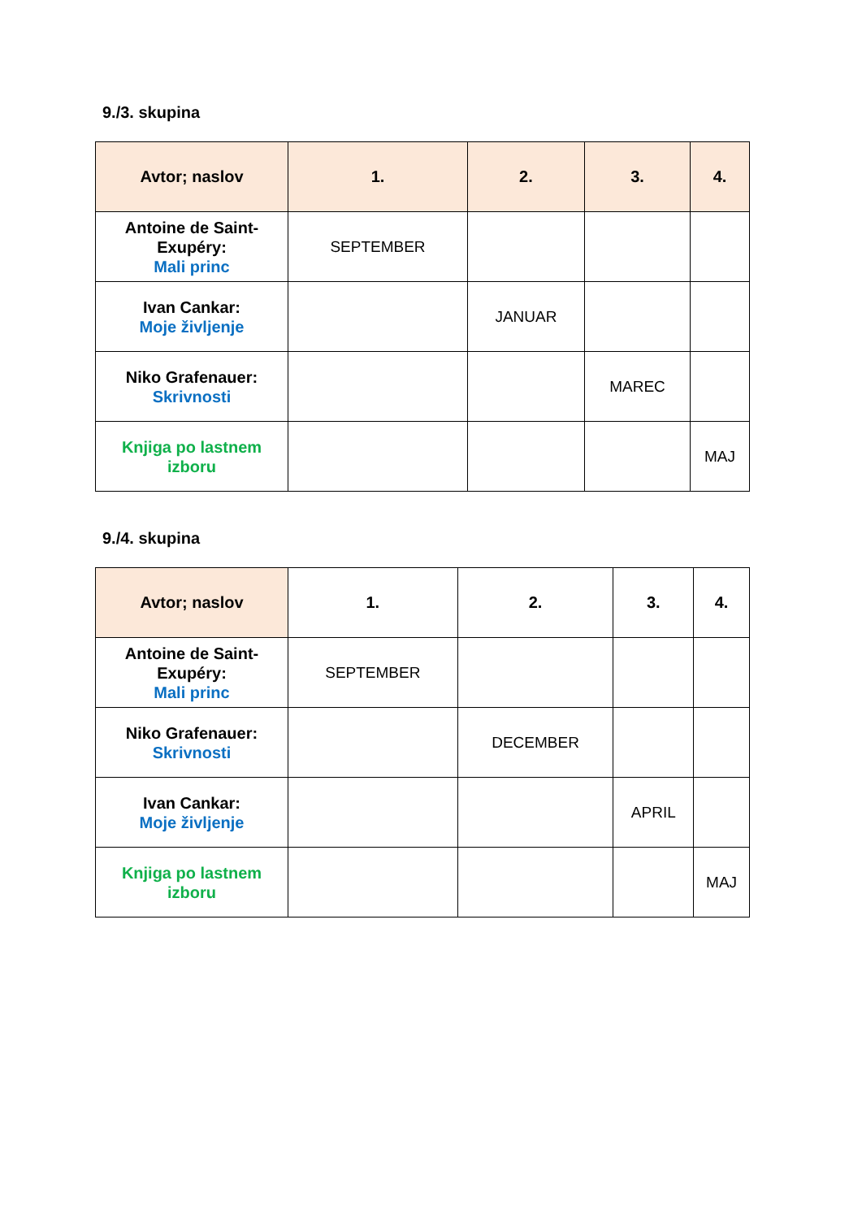9./3. skupina
| Avtor; naslov | 1. | 2. | 3. | 4. |
| --- | --- | --- | --- | --- |
| Antoine de Saint- Exupéry: Mali princ | SEPTEMBER | | | |
| Ivan Cankar: Moje življenje | | JANUAR | | |
| Niko Grafenauer: Skrivnosti | | | MAREC | |
| Knjiga po lastnem izboru | | | | MAJ |
9./4. skupina
| Avtor; naslov | 1. | 2. | 3. | 4. |
| --- | --- | --- | --- | --- |
| Antoine de Saint- Exupéry: Mali princ | SEPTEMBER | | | |
| Niko Grafenauer: Skrivnosti | | DECEMBER | | |
| Ivan Cankar: Moje življenje | | | APRIL | |
| Knjiga po lastnem izboru | | | | MAJ |